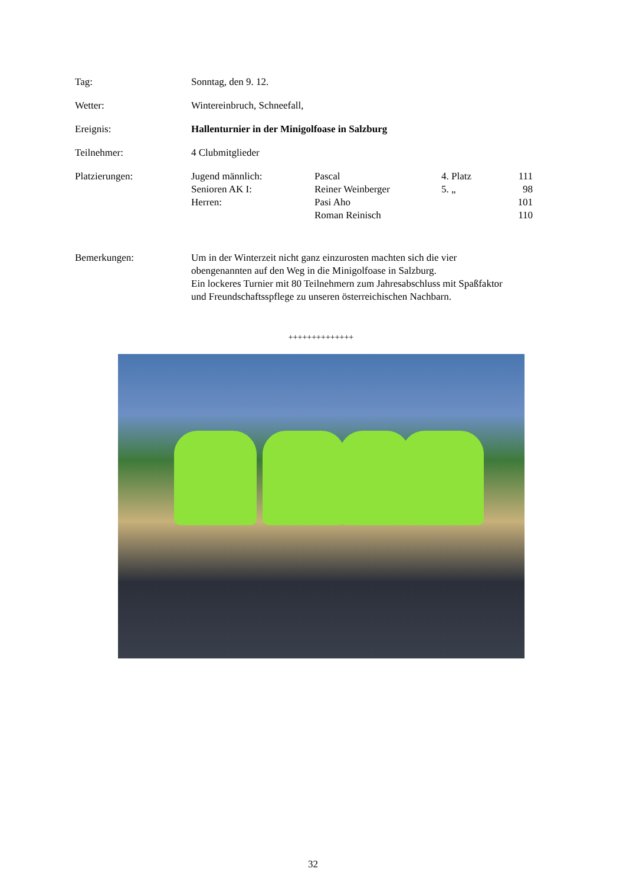Tag: Sonntag, den 9. 12.
Wetter: Wintereinbruch, Schneefall,
Ereignis: Hallenturnier in der Minigolfoase in Salzburg
Teilnehmer: 4 Clubmitglieder
Platzierungen:
| Jugend männlich: | Pascal | 4. Platz | 111 |
| Senioren AK I: | Reiner Weinberger | 5. „ | 98 |
| Herren: | Pasi Aho | | 101 |
| | Roman Reinisch | | 110 |
Bemerkungen: Um in der Winterzeit nicht ganz einzurosten machten sich die vier
obengenannten auf den Weg in die Minigolfoase in Salzburg.
Ein lockeres Turnier mit 80 Teilnehmern zum Jahresabschluss mit Spaßfaktor
und Freundschaftsspflege zu unseren österreichischen Nachbarn.
++++++++++++++
32